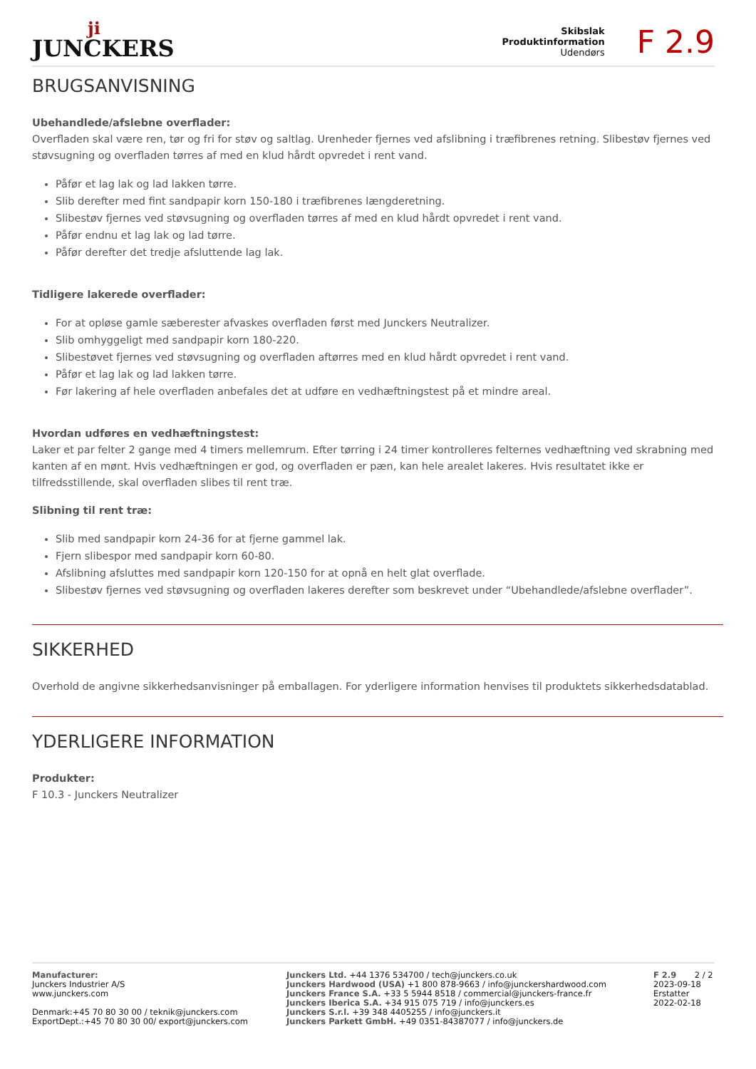ji
JUNCKERS
Skibslak
Produktinformation
Udendørs
F 2.9
BRUGSANVISNING
Ubehandlede/afslebne overflader:
Overfladen skal være ren, tør og fri for støv og saltlag. Urenheder fjernes ved afslibning i træfibrenes retning. Slibestøv fjernes ved støvsugning og overfladen tørres af med en klud hårdt opvredet i rent vand.
Påfør et lag lak og lad lakken tørre.
Slib derefter med fint sandpapir korn 150-180 i træfibrenes længderetning.
Slibestøv fjernes ved støvsugning og overfladen tørres af med en klud hårdt opvredet i rent vand.
Påfør endnu et lag lak og lad tørre.
Påfør derefter det tredje afsluttende lag lak.
Tidligere lakerede overflader:
For at opløse gamle sæberester afvaskes overfladen først med Junckers Neutralizer.
Slib omhyggeligt med sandpapir korn 180-220.
Slibestøvet fjernes ved støvsugning og overfladen aftørres med en klud hårdt opvredet i rent vand.
Påfør et lag lak og lad lakken tørre.
Før lakering af hele overfladen anbefales det at udføre en vedhæftningstest på et mindre areal.
Hvordan udføres en vedhæftningstest:
Laker et par felter 2 gange med 4 timers mellemrum. Efter tørring i 24 timer kontrolleres felternes vedhæftning ved skrabning med kanten af en mønt. Hvis vedhæftningen er god, og overfladen er pæn, kan hele arealet lakeres. Hvis resultatet ikke er tilfredsstillende, skal overfladen slibes til rent træ.
Slibning til rent træ:
Slib med sandpapir korn 24-36 for at fjerne gammel lak.
Fjern slibespor med sandpapir korn 60-80.
Afslibning afsluttes med sandpapir korn 120-150 for at opnå en helt glat overflade.
Slibestøv fjernes ved støvsugning og overfladen lakeres derefter som beskrevet under “Ubehandlede/afslebne overflader”.
SIKKERHED
Overhold de angivne sikkerhedsanvisninger på emballagen. For yderligere information henvises til produktets sikkerhedsdatablad.
YDERLIGERE INFORMATION
Produkter:
F 10.3 - Junckers Neutralizer
Manufacturer:
Junckers Industrier A/S
www.junckers.com
Denmark:+45 70 80 30 00 / teknik@junckers.com
ExportDept.:+45 70 80 30 00/ export@junckers.com
Junckers Ltd. +44 1376 534700 / tech@junckers.co.uk
Junckers Hardwood (USA) +1 800 878-9663 / info@junckershardwood.com
Junckers France S.A. +33 5 5944 8518 / commercial@junckers-france.fr
Junckers Iberica S.A. +34 915 075 719 / info@junckers.es
Junckers S.r.l. +39 348 4405255 / info@junckers.it
Junckers Parkett GmbH. +49 0351-84387077 / info@junckers.de
F 2.9 2 / 2
2023-09-18
Erstatter
2022-02-18